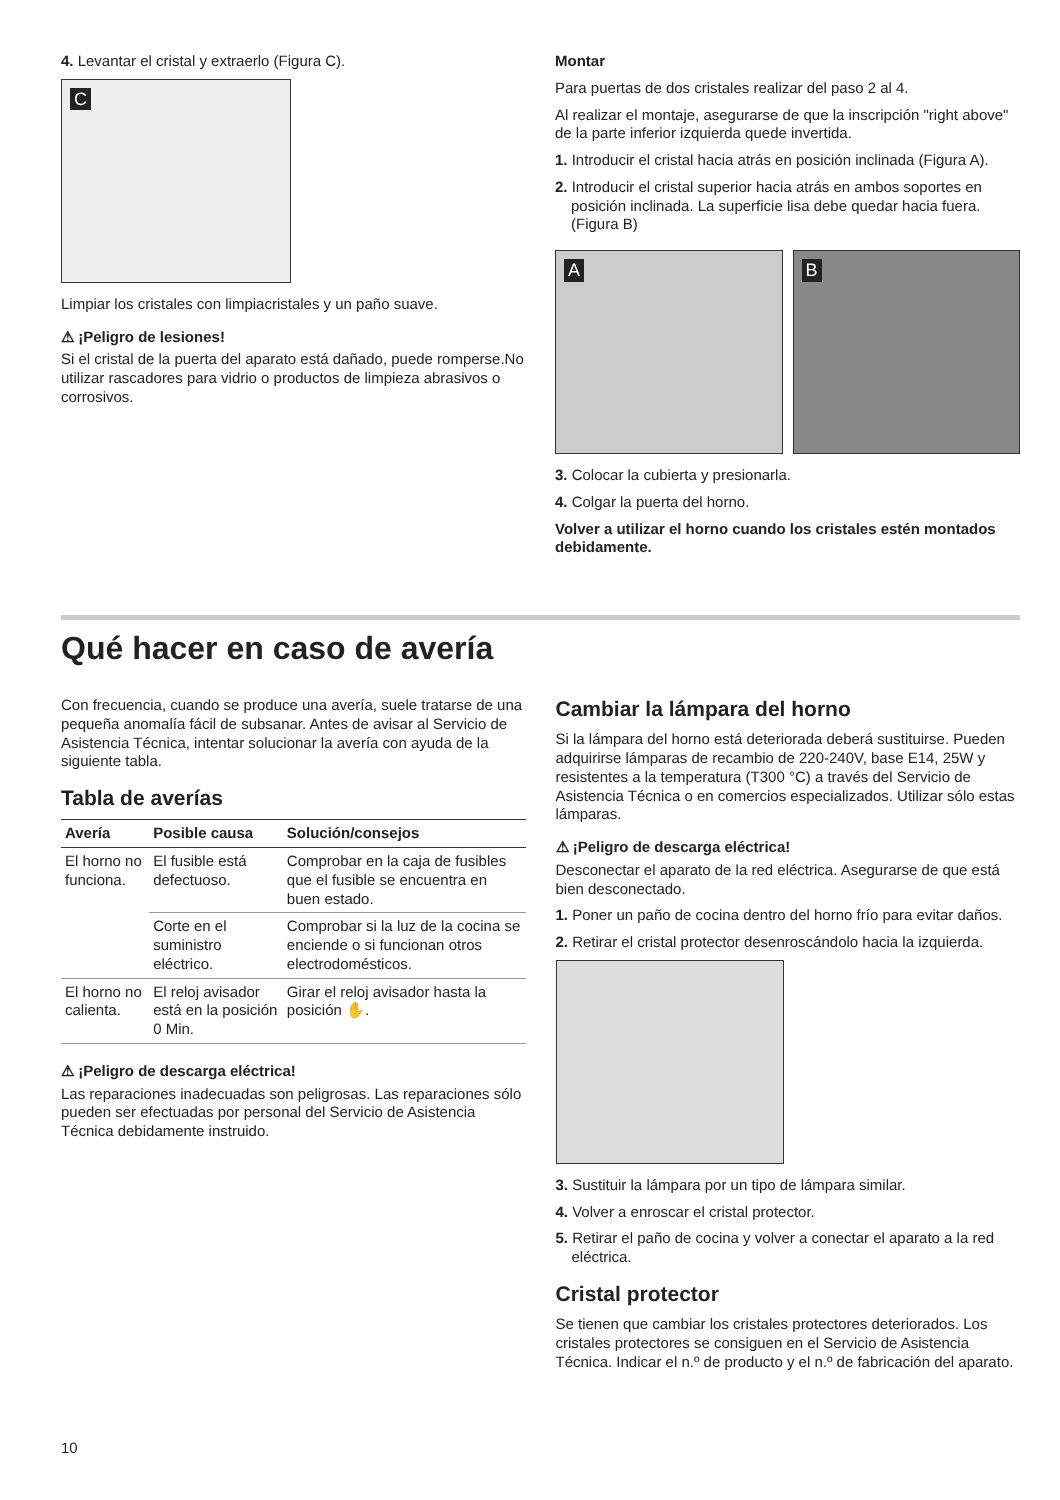4. Levantar el cristal y extraerlo (Figura C).
C
Limpiar los cristales con limpiacristales y un paño suave.
⚠ ¡Peligro de lesiones!
Si el cristal de la puerta del aparato está dañado, puede romperse.No utilizar rascadores para vidrio o productos de limpieza abrasivos o corrosivos.
Montar
Para puertas de dos cristales realizar del paso 2 al 4.
Al realizar el montaje, asegurarse de que la inscripción "right above" de la parte inferior izquierda quede invertida.
1. Introducir el cristal hacia atrás en posición inclinada (Figura A).
2. Introducir el cristal superior hacia atrás en ambos soportes en posición inclinada. La superficie lisa debe quedar hacia fuera. (Figura B)
A B
3. Colocar la cubierta y presionarla.
4. Colgar la puerta del horno.
Volver a utilizar el horno cuando los cristales estén montados debidamente.
Qué hacer en caso de avería
Con frecuencia, cuando se produce una avería, suele tratarse de una pequeña anomalía fácil de subsanar. Antes de avisar al Servicio de Asistencia Técnica, intentar solucionar la avería con ayuda de la siguiente tabla.
Tabla de averías
| Avería | Posible causa | Solución/consejos |
| --- | --- | --- |
| El horno no funciona. | El fusible está defectuoso. | Comprobar en la caja de fusibles que el fusible se encuentra en buen estado. |
| | Corte en el suministro eléctrico. | Comprobar si la luz de la cocina se enciende o si funcionan otros electrodomésticos. |
| El horno no calienta. | El reloj avisador está en la posición 0 Min. | Girar el reloj avisador hasta la posición ✋. |
⚠ ¡Peligro de descarga eléctrica!
Las reparaciones inadecuadas son peligrosas. Las reparaciones sólo pueden ser efectuadas por personal del Servicio de Asistencia Técnica debidamente instruido.
Cambiar la lámpara del horno
Si la lámpara del horno está deteriorada deberá sustituirse. Pueden adquirirse lámparas de recambio de 220-240V, base E14, 25W y resistentes a la temperatura (T300 °C) a través del Servicio de Asistencia Técnica o en comercios especializados. Utilizar sólo estas lámparas.
⚠ ¡Peligro de descarga eléctrica!
Desconectar el aparato de la red eléctrica. Asegurarse de que está bien desconectado.
1. Poner un paño de cocina dentro del horno frío para evitar daños.
2. Retirar el cristal protector desenroscándolo hacia la izquierda.
3. Sustituir la lámpara por un tipo de lámpara similar.
4. Volver a enroscar el cristal protector.
5. Retirar el paño de cocina y volver a conectar el aparato a la red eléctrica.
Cristal protector
Se tienen que cambiar los cristales protectores deteriorados. Los cristales protectores se consiguen en el Servicio de Asistencia Técnica. Indicar el n.º de producto y el n.º de fabricación del aparato.
10